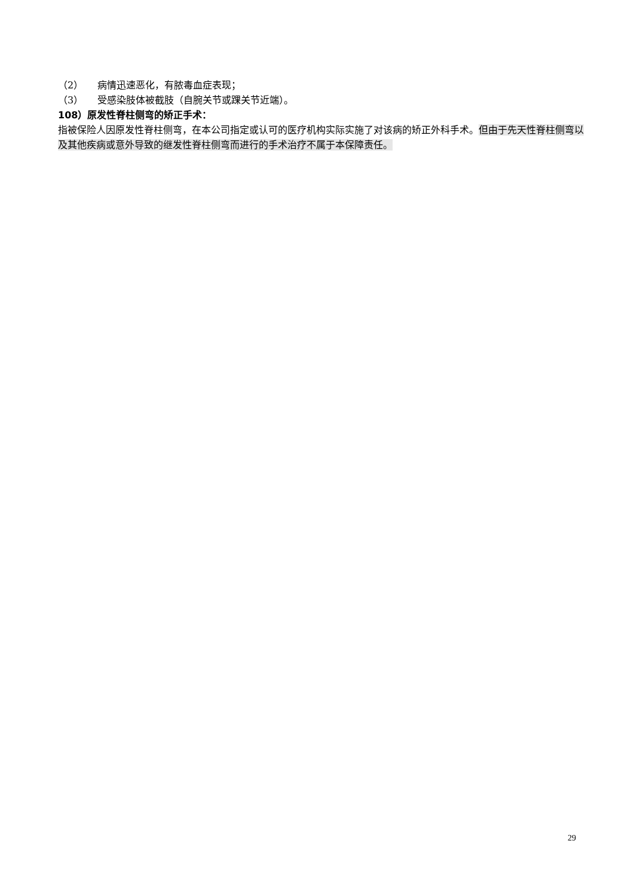（2） 病情迅速恶化，有脓毒血症表现；
（3） 受感染肢体被截肢（自腕关节或踝关节近端）。
108）原发性脊柱侧弯的矫正手术：
指被保险人因原发性脊柱侧弯，在本公司指定或认可的医疗机构实际实施了对该病的矫正外科手术。但由于先天性脊柱侧弯以及其他疾病或意外导致的继发性脊柱侧弯而进行的手术治疗不属于本保障责任。
29